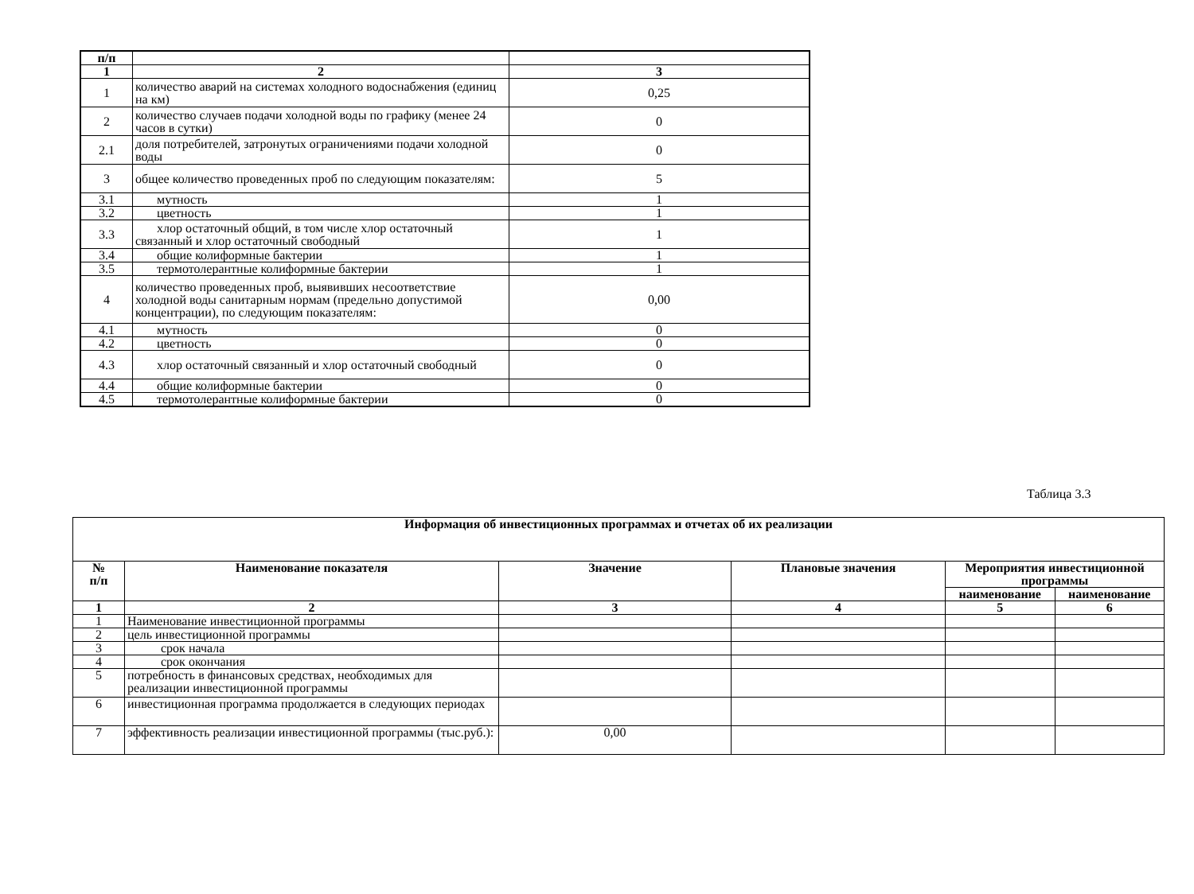| п/п | | |
| --- | --- | --- |
| 1 | 2 | 3 |
| 1 | количество аварий на системах холодного водоснабжения (единиц на км) | 0,25 |
| 2 | количество случаев подачи холодной воды по графику (менее 24 часов в сутки) | 0 |
| 2.1 | доля потребителей, затронутых ограничениями подачи холодной воды | 0 |
| 3 | общее количество проведенных проб по следующим показателям: | 5 |
| 3.1 | мутность | 1 |
| 3.2 | цветность | 1 |
| 3.3 | хлор остаточный общий, в том числе хлор остаточный связанный и хлор остаточный свободный | 1 |
| 3.4 | общие колиформные бактерии | 1 |
| 3.5 | термотолерантные колиформные бактерии | 1 |
| 4 | количество проведенных проб, выявивших несоответствие холодной воды санитарным нормам (предельно допустимой концентрации), по следующим показателям: | 0,00 |
| 4.1 | мутность | 0 |
| 4.2 | цветность | 0 |
| 4.3 | хлор остаточный связанный и хлор остаточный свободный | 0 |
| 4.4 | общие колиформные бактерии | 0 |
| 4.5 | термотолерантные колиформные бактерии | 0 |
Таблица 3.3
| Информация об инвестиционных программах и отчетах об их реализации | | | | | |
| --- | --- | --- | --- | --- | --- |
| № п/п | Наименование показателя | Значение | Плановые значения | Мероприятия инвестиционной программы | |
| | | | | наименование | наименование |
| 1 | 2 | 3 | 4 | 5 | 6 |
| 1 | Наименование инвестиционной программы | | | | |
| 2 | цель инвестиционной программы | | | | |
| 3 | срок начала | | | | |
| 4 | срок окончания | | | | |
| 5 | потребность в финансовых средствах, необходимых для реализации инвестиционной программы | | | | |
| 6 | инвестиционная программа продолжается в следующих периодах | | | | |
| 7 | эффективность реализации инвестиционной программы (тыс.руб.): | 0,00 | | | |